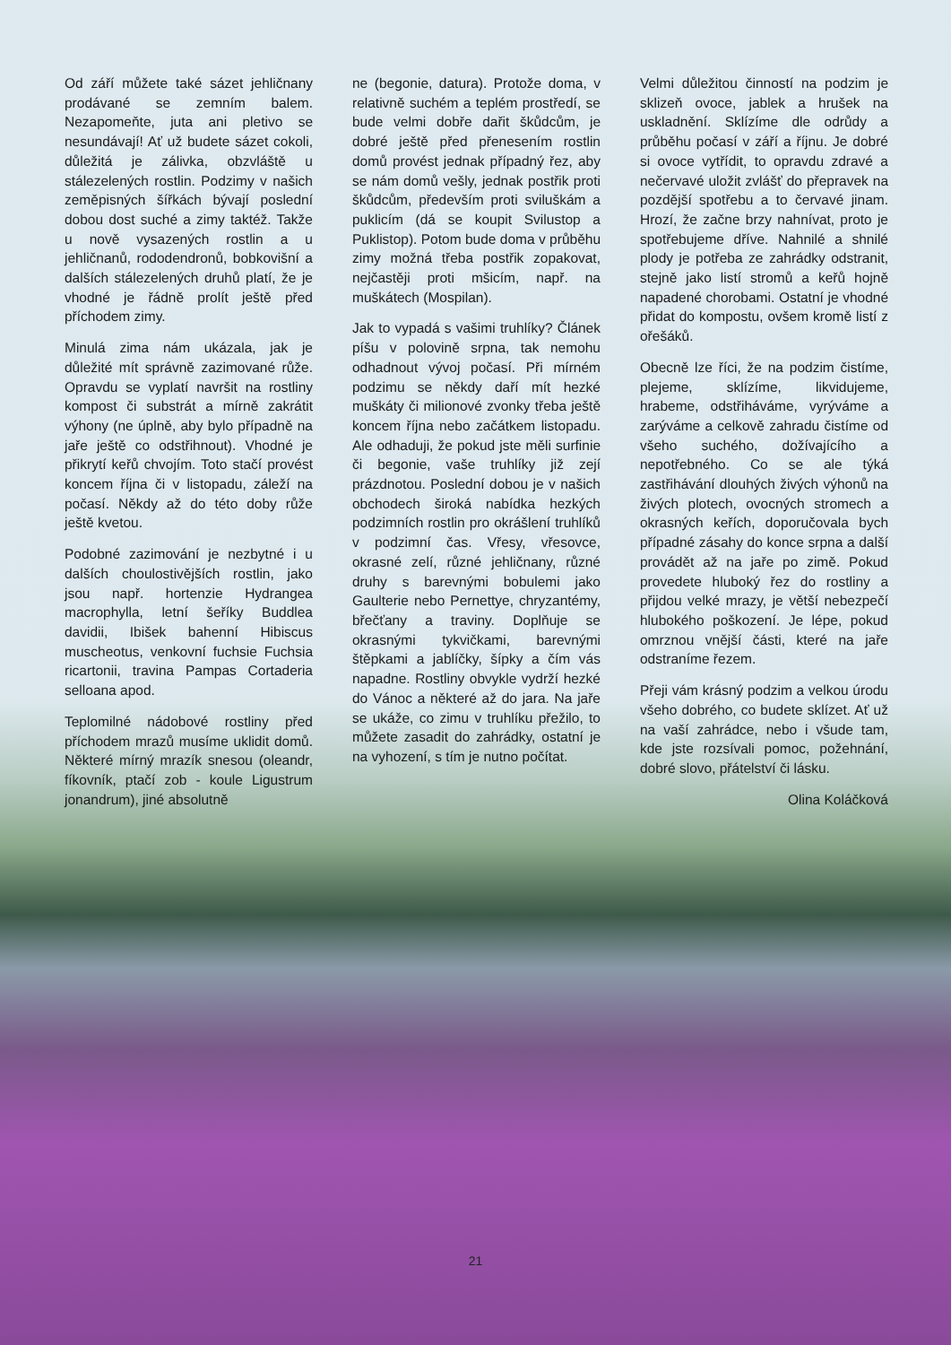Od září můžete také sázet jehličnany prodávané se zemním balem. Nezapomeňte, juta ani pletivo se nesundávají! Ať už budete sázet cokoli, důležitá je zálivka, obzvláště u stálezelených rostlin. Podzimy v našich zeměpisných šířkách bývají poslední dobou dost suché a zimy taktéž. Takže u nově vysazených rostlin a u jehličnanů, rododendronů, bobkovišní a dalších stálezelených druhů platí, že je vhodné je řádně prolít ještě před příchodem zimy.
Minulá zima nám ukázala, jak je důležité mít správně zazimované růže. Opravdu se vyplatí navršit na rostliny kompost či substrát a mírně zakrátit výhony (ne úplně, aby bylo případně na jaře ještě co odstřihnout). Vhodné je přikrytí keřů chvojím. Toto stačí provést koncem října či v listopadu, záleží na počasí. Někdy až do této doby růže ještě kvetou.
Podobné zazimování je nezbytné i u dalších choulostivějších rostlin, jako jsou např. hortenzie Hydrangea macrophylla, letní šeříky Buddlea davidii, Ibišek bahenní Hibiscus muscheotus, venkovní fuchsie Fuchsia ricartonii, travina Pampas Cortaderia selloana apod.
Teplomilné nádobové rostliny před příchodem mrazů musíme uklidit domů. Některé mírný mrazík snesou (oleandr, fíkovník, ptačí zob - koule Ligustrum jonandrum), jiné absolutně
ne (begonie, datura). Protože doma, v relativně suchém a teplém prostředí, se bude velmi dobře dařit škůdcům, je dobré ještě před přenesením rostlin domů provést jednak případný řez, aby se nám domů vešly, jednak postřik proti škůdcům, především proti sviluškám a puklicím (dá se koupit Svilustop a Puklistop). Potom bude doma v průběhu zimy možná třeba postřik zopakovat, nejčastěji proti mšicím, např. na muškátech (Mospilan).
Jak to vypadá s vašimi truhlíky? Článek píšu v polovině srpna, tak nemohu odhadnout vývoj počasí. Při mírném podzimu se někdy daří mít hezké muškáty či milionové zvonky třeba ještě koncem října nebo začátkem listopadu. Ale odhaduji, že pokud jste měli surfinie či begonie, vaše truhlíky již zejí prázdnotou. Poslední dobou je v našich obchodech široká nabídka hezkých podzimních rostlin pro okrášlení truhlíků v podzimní čas. Vřesy, vřesovce, okrasné zelí, různé jehličnany, různé druhy s barevnými bobulemi jako Gaulterie nebo Pernettye, chryzantémy, břečťany a traviny. Doplňuje se okrasnými tykvičkami, barevnými štěpkami a jablíčky, šípky a čím vás napadne. Rostliny obvykle vydrží hezké do Vánoc a některé až do jara. Na jaře se ukáže, co zimu v truhlíku přežilo, to můžete zasadit do zahrádky, ostatní je na vyhození, s tím je nutno počítat.
Velmi důležitou činností na podzim je sklizeň ovoce, jablek a hrušek na uskladnění. Sklízíme dle odrůdy a průběhu počasí v září a říjnu. Je dobré si ovoce vytřídit, to opravdu zdravé a nečervavé uložit zvlášť do přepravek na pozdější spotřebu a to červavé jinam. Hrozí, že začne brzy nahnívat, proto je spotřebujeme dříve. Nahnilé a shnilé plody je potřeba ze zahrádky odstranit, stejně jako listí stromů a keřů hojně napadené chorobami. Ostatní je vhodné přidat do kompostu, ovšem kromě listí z ořešáků.
Obecně lze říci, že na podzim čistíme, plejeme, sklízíme, likvidujeme, hrabeme, odstřiháváme, vyrýváme a zarýváme a celkově zahradu čistíme od všeho suchého, dožívajícího a nepotřebného. Co se ale týká zastřihávání dlouhých živých výhonů na živých plotech, ovocných stromech a okrasných keřích, doporučovala bych případné zásahy do konce srpna a další provádět až na jaře po zimě. Pokud provedete hluboký řez do rostliny a přijdou velké mrazy, je větší nebezpečí hlubokého poškození. Je lépe, pokud omrznou vnější části, které na jaře odstraníme řezem.
Přeji vám krásný podzim a velkou úrodu všeho dobrého, co budete sklízet. Ať už na vaší zahrádce, nebo i všude tam, kde jste rozsívali pomoc, požehnání, dobré slovo, přátelství či lásku.
Olina Koláčková
21